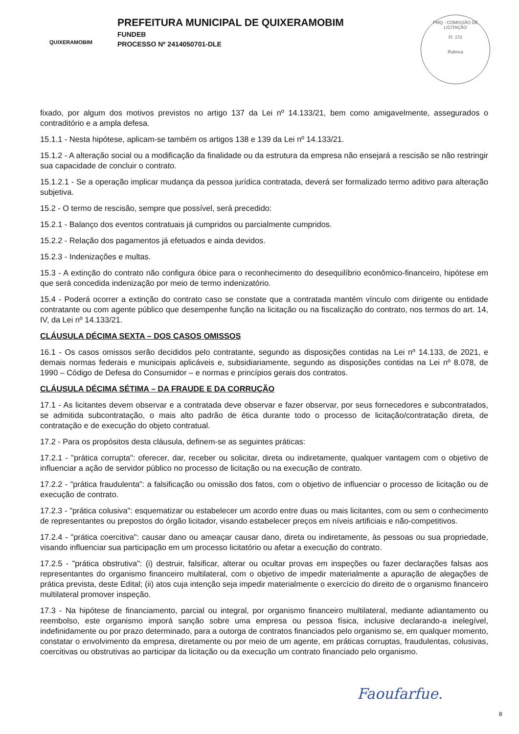QUIXERAMOBIM
PREFEITURA MUNICIPAL DE QUIXERAMOBIM
FUNDEB
PROCESSO Nº 2414050701-DLE
PMQ - COMISSÃO DE LICITAÇÃO
Fl. 172
Rubrica
fixado, por algum dos motivos previstos no artigo 137 da Lei nº 14.133/21, bem como amigavelmente, assegurados o contraditório e a ampla defesa.
15.1.1 - Nesta hipótese, aplicam-se também os artigos 138 e 139 da Lei nº 14.133/21.
15.1.2 - A alteração social ou a modificação da finalidade ou da estrutura da empresa não ensejará a rescisão se não restringir sua capacidade de concluir o contrato.
15.1.2.1 - Se a operação implicar mudança da pessoa jurídica contratada, deverá ser formalizado termo aditivo para alteração subjetiva.
15.2 - O termo de rescisão, sempre que possível, será precedido:
15.2.1 - Balanço dos eventos contratuais já cumpridos ou parcialmente cumpridos.
15.2.2 - Relação dos pagamentos já efetuados e ainda devidos.
15.2.3 - Indenizações e multas.
15.3 - A extinção do contrato não configura óbice para o reconhecimento do desequilíbrio econômico-financeiro, hipótese em que será concedida indenização por meio de termo indenizatório.
15.4 - Poderá ocorrer a extinção do contrato caso se constate que a contratada mantém vínculo com dirigente ou entidade contratante ou com agente público que desempenhe função na licitação ou na fiscalização do contrato, nos termos do art. 14, IV, da Lei nº 14.133/21.
CLÁUSULA DÉCIMA SEXTA – DOS CASOS OMISSOS
16.1 - Os casos omissos serão decididos pelo contratante, segundo as disposições contidas na Lei nº 14.133, de 2021, e demais normas federais e municipais aplicáveis e, subsidiariamente, segundo as disposições contidas na Lei nº 8.078, de 1990 – Código de Defesa do Consumidor – e normas e princípios gerais dos contratos.
CLÁUSULA DÉCIMA SÉTIMA – DA FRAUDE E DA CORRUÇÃO
17.1 - As licitantes devem observar e a contratada deve observar e fazer observar, por seus fornecedores e subcontratados, se admitida subcontratação, o mais alto padrão de ética durante todo o processo de licitação/contratação direta, de contratação e de execução do objeto contratual.
17.2 - Para os propósitos desta cláusula, definem-se as seguintes práticas:
17.2.1 - "prática corrupta": oferecer, dar, receber ou solicitar, direta ou indiretamente, qualquer vantagem com o objetivo de influenciar a ação de servidor público no processo de licitação ou na execução de contrato.
17.2.2 - "prática fraudulenta": a falsificação ou omissão dos fatos, com o objetivo de influenciar o processo de licitação ou de execução de contrato.
17.2.3 - "prática colusiva": esquematizar ou estabelecer um acordo entre duas ou mais licitantes, com ou sem o conhecimento de representantes ou prepostos do órgão licitador, visando estabelecer preços em níveis artificiais e não-competitivos.
17.2.4 - "prática coercitiva": causar dano ou ameaçar causar dano, direta ou indiretamente, às pessoas ou sua propriedade, visando influenciar sua participação em um processo licitatório ou afetar a execução do contrato.
17.2.5 - "prática obstrutiva": (i) destruir, falsificar, alterar ou ocultar provas em inspeções ou fazer declarações falsas aos representantes do organismo financeiro multilateral, com o objetivo de impedir materialmente a apuração de alegações de prática prevista, deste Edital; (ii) atos cuja intenção seja impedir materialmente o exercício do direito de o organismo financeiro multilateral promover inspeção.
17.3 - Na hipótese de financiamento, parcial ou integral, por organismo financeiro multilateral, mediante adiantamento ou reembolso, este organismo imporá sanção sobre uma empresa ou pessoa física, inclusive declarando-a inelegível, indefinidamente ou por prazo determinado, para a outorga de contratos financiados pelo organismo se, em qualquer momento, constatar o envolvimento da empresa, diretamente ou por meio de um agente, em práticas corruptas, fraudulentas, colusivas, coercitivas ou obstrutivas ao participar da licitação ou da execução um contrato financiado pelo organismo.
Faoufarfue.
8